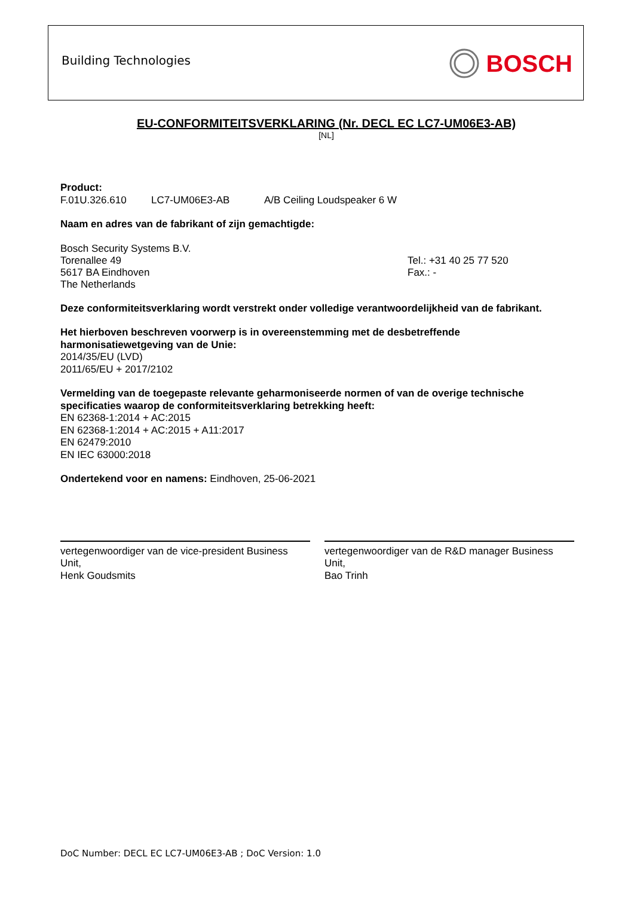Building Technologies BOSCH
EU-CONFORMITEITSVERKLARING (Nr. DECL EC LC7-UM06E3-AB)
[NL]
Product:
F.01U.326.610 LC7-UM06E3-AB A/B Ceiling Loudspeaker 6 W
Naam en adres van de fabrikant of zijn gemachtigde:
Bosch Security Systems B.V.
Torenallee 49
5617 BA Eindhoven
The Netherlands
Tel.: +31 40 25 77 520
Fax.: -
Deze conformiteitsverklaring wordt verstrekt onder volledige verantwoordelijkheid van de fabrikant.
Het hierboven beschreven voorwerp is in overeenstemming met de desbetreffende
harmonisatiewetgeving van de Unie:
2014/35/EU (LVD)
2011/65/EU + 2017/2102
Vermelding van de toegepaste relevante geharmoniseerde normen of van de overige technische specificaties waarop de conformiteitsverklaring betrekking heeft:
EN 62368-1:2014 + AC:2015
EN 62368-1:2014 + AC:2015 + A11:2017
EN 62479:2010
EN IEC 63000:2018
Ondertekend voor en namens: Eindhoven, 25-06-2021
vertegenwoordiger van de vice-president Business Unit,
Henk Goudsmits
vertegenwoordiger van de R&D manager Business Unit,
Bao Trinh
DoC Number: DECL EC LC7-UM06E3-AB ; DoC Version: 1.0